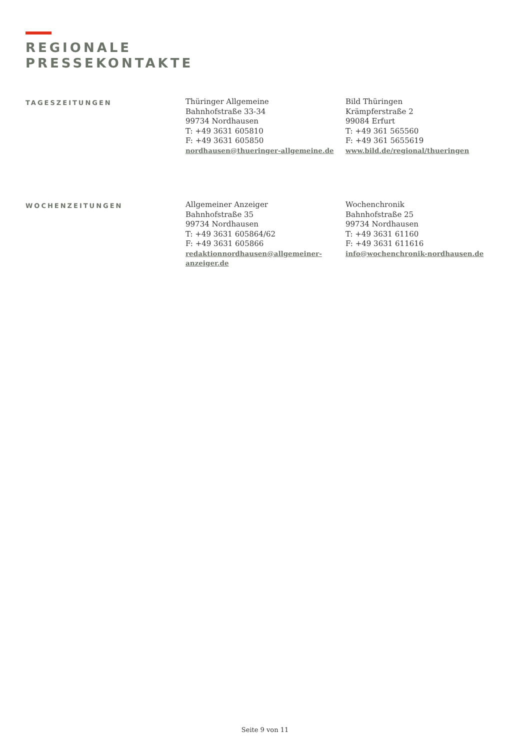REGIONALE
PRESSEKONTAKTE
TAGESZEITUNGEN
Thüringer Allgemeine
Bahnhofstraße 33-34
99734 Nordhausen
T: +49 3631 605810
F: +49 3631 605850
nordhausen@thueringer-allgemeine.de
Bild Thüringen
Krämpferstraße 2
99084 Erfurt
T: +49 361 565560
F: +49 361 5655619
www.bild.de/regional/thueringen
WOCHENZEITUNGEN
Allgemeiner Anzeiger
Bahnhofstraße 35
99734 Nordhausen
T: +49 3631 605864/62
F: +49 3631 605866
redaktionnordhausen@allgemeiner-anzeiger.de
Wochenchronik
Bahnhofstraße 25
99734 Nordhausen
T: +49 3631 61160
F: +49 3631 611616
info@wochenchronik-nordhausen.de
Seite 9 von 11